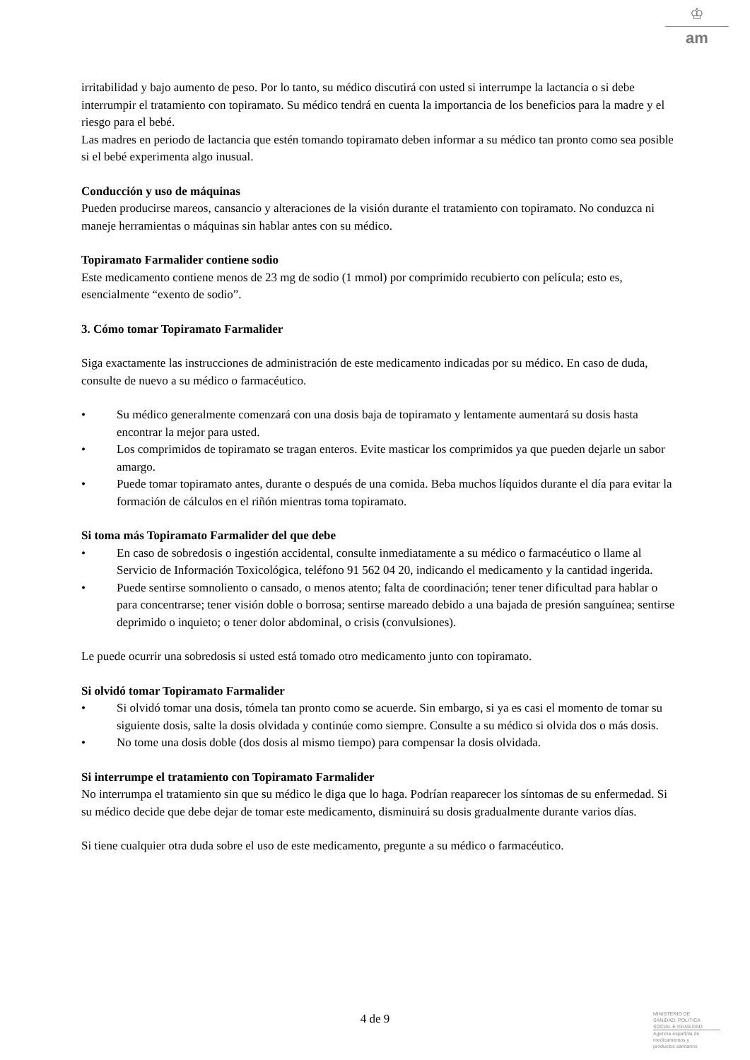♔
am
irritabilidad y bajo aumento de peso. Por lo tanto, su médico discutirá con usted si interrumpe la lactancia o si debe interrumpir el tratamiento con topiramato. Su médico tendrá en cuenta la importancia de los beneficios para la madre y el riesgo para el bebé.
Las madres en periodo de lactancia que estén tomando topiramato deben informar a su médico tan pronto como sea posible si el bebé experimenta algo inusual.
Conducción y uso de máquinas
Pueden producirse mareos, cansancio y alteraciones de la visión durante el tratamiento con topiramato. No conduzca ni maneje herramientas o máquinas sin hablar antes con su médico.
Topiramato Farmalider contiene sodio
Este medicamento contiene menos de 23 mg de sodio (1 mmol) por comprimido recubierto con película; esto es, esencialmente “exento de sodio”.
3. Cómo tomar Topiramato Farmalider
Siga exactamente las instrucciones de administración de este medicamento indicadas por su médico. En caso de duda, consulte de nuevo a su médico o farmacéutico.
• Su médico generalmente comenzará con una dosis baja de topiramato y lentamente aumentará su dosis hasta encontrar la mejor para usted.
• Los comprimidos de topiramato se tragan enteros. Evite masticar los comprimidos ya que pueden dejarle un sabor amargo.
• Puede tomar topiramato antes, durante o después de una comida. Beba muchos líquidos durante el día para evitar la formación de cálculos en el riñón mientras toma topiramato.
Si toma más Topiramato Farmalider del que debe
• En caso de sobredosis o ingestión accidental, consulte inmediatamente a su médico o farmacéutico o llame al Servicio de Información Toxicológica, teléfono 91 562 04 20, indicando el medicamento y la cantidad ingerida.
• Puede sentirse somnoliento o cansado, o menos atento; falta de coordinación; tener tener dificultad para hablar o para concentrarse; tener visión doble o borrosa; sentirse mareado debido a una bajada de presión sanguínea; sentirse deprimido o inquieto; o tener dolor abdominal, o crisis (convulsiones).
Le puede ocurrir una sobredosis si usted está tomado otro medicamento junto con topiramato.
Si olvidó tomar Topiramato Farmalider
• Si olvidó tomar una dosis, tómela tan pronto como se acuerde. Sin embargo, si ya es casi el momento de tomar su siguiente dosis, salte la dosis olvidada y continúe como siempre. Consulte a su médico si olvida dos o más dosis.
• No tome una dosis doble (dos dosis al mismo tiempo) para compensar la dosis olvidada.
Si interrumpe el tratamiento con Topiramato Farmalider
No interrumpa el tratamiento sin que su médico le diga que lo haga. Podrían reaparecer los síntomas de su enfermedad. Si su médico decide que debe dejar de tomar este medicamento, disminuirá su dosis gradualmente durante varios días.
Si tiene cualquier otra duda sobre el uso de este medicamento, pregunte a su médico o farmacéutico.
4 de 9
MINISTERIO DE
SANIDAD, POLITICA
SOCIAL E IGUALDAD
Agencia española de
medicamentos y
productos sanitarios